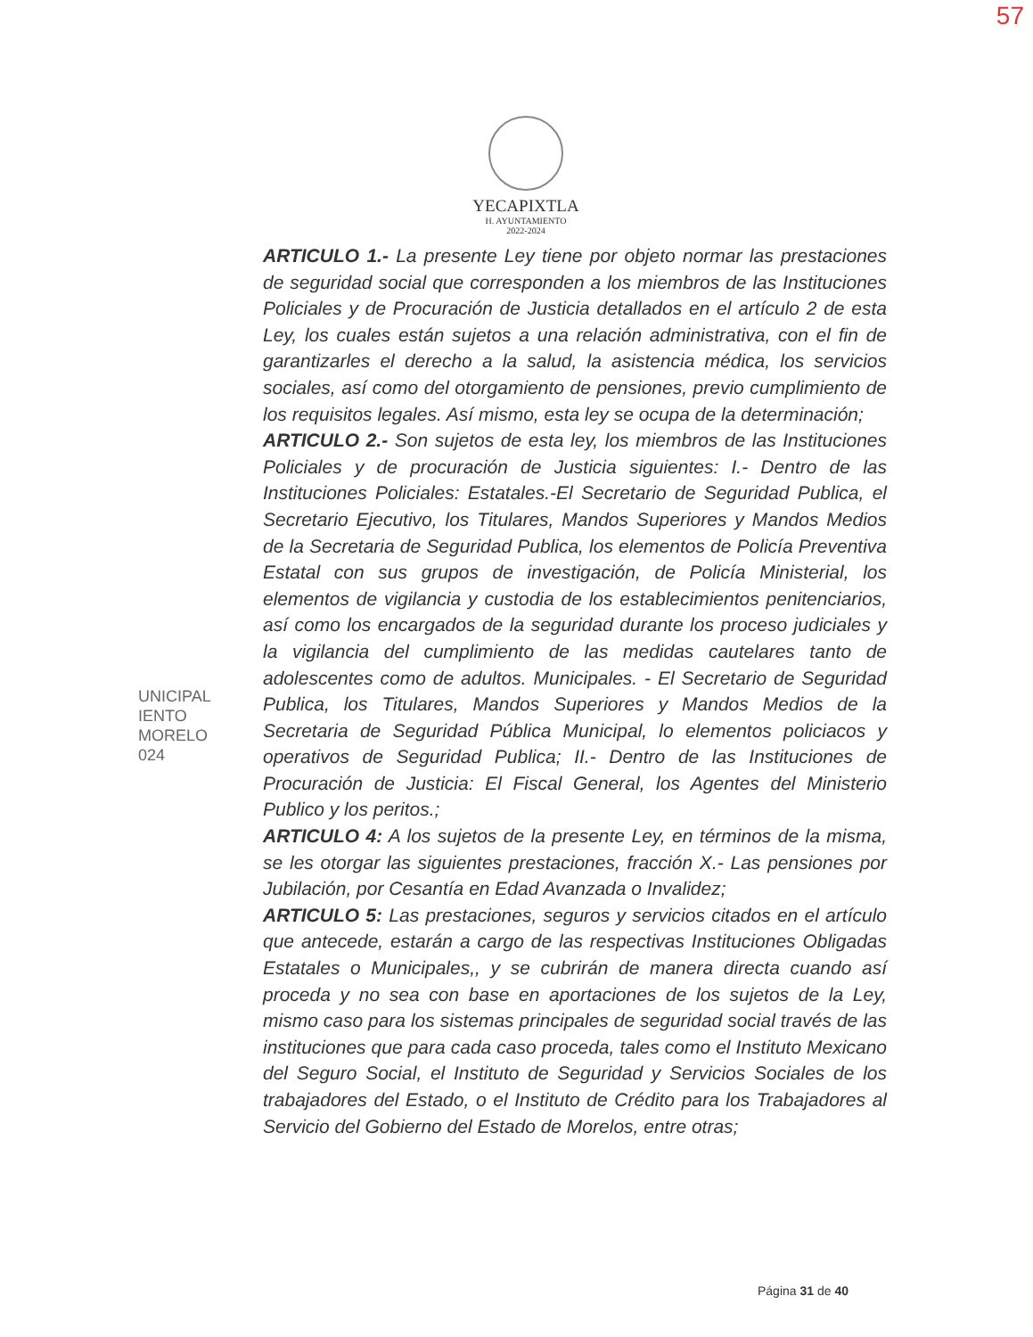57
YECAPIXTLA
H. AYUNTAMIENTO
2022-2024
UNICIPAL
IENTO
MORELO
024
ARTICULO 1.- La presente Ley tiene por objeto normar las prestaciones de seguridad social que corresponden a los miembros de las Instituciones Policiales y de Procuración de Justicia detallados en el artículo 2 de esta Ley, los cuales están sujetos a una relación administrativa, con el fin de garantizarles el derecho a la salud, la asistencia médica, los servicios sociales, así como del otorgamiento de pensiones, previo cumplimiento de los requisitos legales. Así mismo, esta ley se ocupa de la determinación;
ARTICULO 2.- Son sujetos de esta ley, los miembros de las Instituciones Policiales y de procuración de Justicia siguientes: I.- Dentro de las Instituciones Policiales: Estatales.-El Secretario de Seguridad Publica, el Secretario Ejecutivo, los Titulares, Mandos Superiores y Mandos Medios de la Secretaria de Seguridad Publica, los elementos de Policía Preventiva Estatal con sus grupos de investigación, de Policía Ministerial, los elementos de vigilancia y custodia de los establecimientos penitenciarios, así como los encargados de la seguridad durante los proceso judiciales y la vigilancia del cumplimiento de las medidas cautelares tanto de adolescentes como de adultos. Municipales. - El Secretario de Seguridad Publica, los Titulares, Mandos Superiores y Mandos Medios de la Secretaria de Seguridad Pública Municipal, lo elementos policiacos y operativos de Seguridad Publica; II.- Dentro de las Instituciones de Procuración de Justicia: El Fiscal General, los Agentes del Ministerio Publico y los peritos.;
ARTICULO 4: A los sujetos de la presente Ley, en términos de la misma, se les otorgar las siguientes prestaciones, fracción X.- Las pensiones por Jubilación, por Cesantía en Edad Avanzada o Invalidez;
ARTICULO 5: Las prestaciones, seguros y servicios citados en el artículo que antecede, estarán a cargo de las respectivas Instituciones Obligadas Estatales o Municipales,, y se cubrirán de manera directa cuando así proceda y no sea con base en aportaciones de los sujetos de la Ley, mismo caso para los sistemas principales de seguridad social través de las instituciones que para cada caso proceda, tales como el Instituto Mexicano del Seguro Social, el Instituto de Seguridad y Servicios Sociales de los trabajadores del Estado, o el Instituto de Crédito para los Trabajadores al Servicio del Gobierno del Estado de Morelos, entre otras;
Página 31 de 40